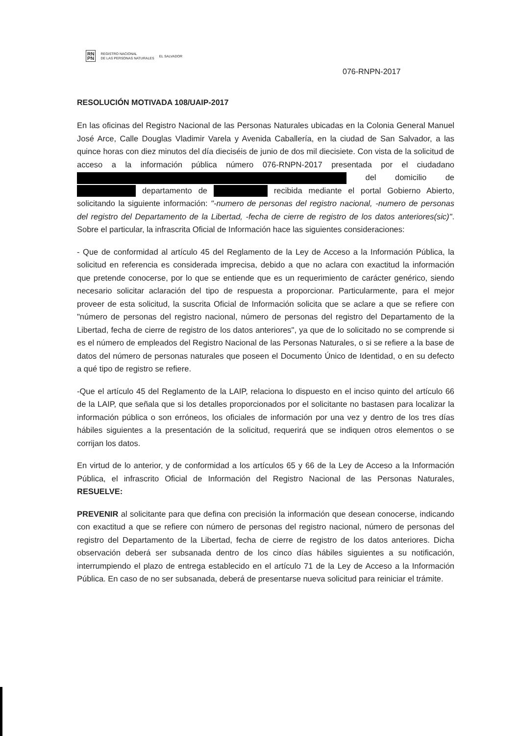RN
PN REGISTRO NACIONAL
DE LAS PERSONAS NATURALES EL SALVADOR
076-RNPN-2017
RESOLUCIÓN MOTIVADA 108/UAIP-2017
En las oficinas del Registro Nacional de las Personas Naturales ubicadas en la Colonia General Manuel José Arce, Calle Douglas Vladimir Varela y Avenida Caballería, en la ciudad de San Salvador, a las quince horas con diez minutos del día dieciséis de junio de dos mil diecisiete. Con vista de la solicitud de acceso a la información pública número 076-RNPN-2017 presentada por el ciudadano del domicilio de departamento de recibida mediante el portal Gobierno Abierto, solicitando la siguiente información: "-numero de personas del registro nacional, -numero de personas del registro del Departamento de la Libertad, -fecha de cierre de registro de los datos anteriores(sic)". Sobre el particular, la infrascrita Oficial de Información hace las siguientes consideraciones:
- Que de conformidad al artículo 45 del Reglamento de la Ley de Acceso a la Información Pública, la solicitud en referencia es considerada imprecisa, debido a que no aclara con exactitud la información que pretende conocerse, por lo que se entiende que es un requerimiento de carácter genérico, siendo necesario solicitar aclaración del tipo de respuesta a proporcionar. Particularmente, para el mejor proveer de esta solicitud, la suscrita Oficial de Información solicita que se aclare a que se refiere con "número de personas del registro nacional, número de personas del registro del Departamento de la Libertad, fecha de cierre de registro de los datos anteriores", ya que de lo solicitado no se comprende si es el número de empleados del Registro Nacional de las Personas Naturales, o si se refiere a la base de datos del número de personas naturales que poseen el Documento Único de Identidad, o en su defecto a qué tipo de registro se refiere.
-Que el artículo 45 del Reglamento de la LAIP, relaciona lo dispuesto en el inciso quinto del artículo 66 de la LAIP, que señala que si los detalles proporcionados por el solicitante no bastasen para localizar la información pública o son erróneos, los oficiales de información por una vez y dentro de los tres días hábiles siguientes a la presentación de la solicitud, requerirá que se indiquen otros elementos o se corrijan los datos.
En virtud de lo anterior, y de conformidad a los artículos 65 y 66 de la Ley de Acceso a la Información Pública, el infrascrito Oficial de Información del Registro Nacional de las Personas Naturales, RESUELVE:
PREVENIR al solicitante para que defina con precisión la información que desean conocerse, indicando con exactitud a que se refiere con número de personas del registro nacional, número de personas del registro del Departamento de la Libertad, fecha de cierre de registro de los datos anteriores. Dicha observación deberá ser subsanada dentro de los cinco días hábiles siguientes a su notificación, interrumpiendo el plazo de entrega establecido en el artículo 71 de la Ley de Acceso a la Información Pública. En caso de no ser subsanada, deberá de presentarse nueva solicitud para reiniciar el trámite.